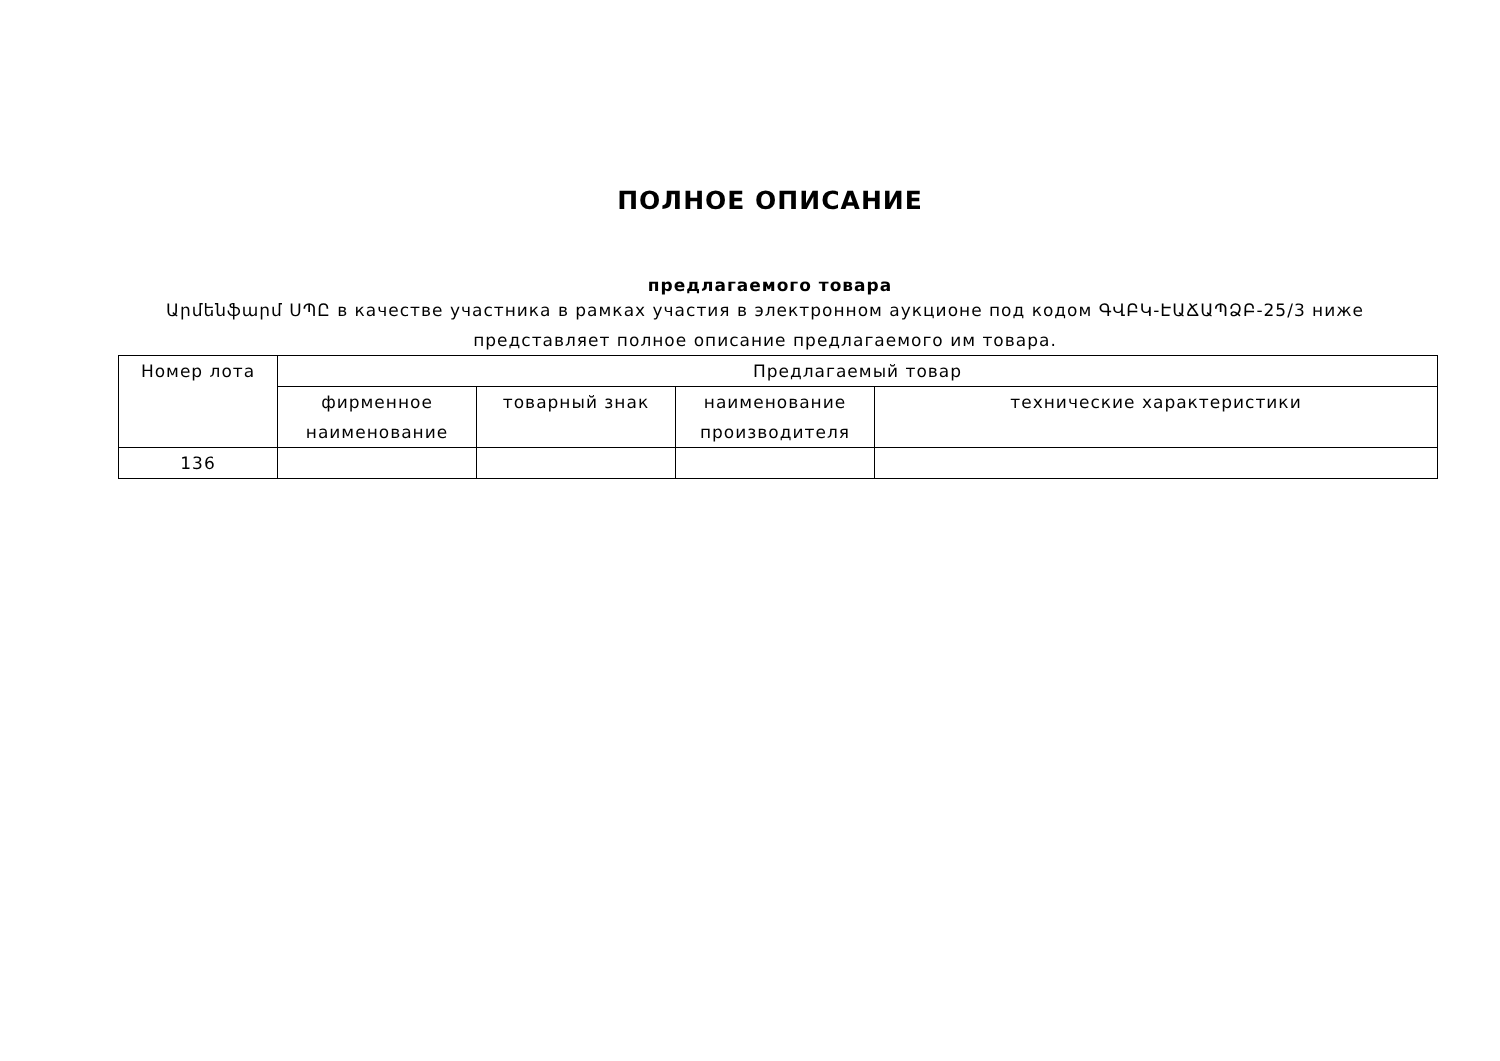ПОЛНОЕ ОПИСАНИЕ
предлагаемого товара
Արմենֆարմ ՍՊԸ в качестве участника в рамках участия в электронном аукционе под кодом ԳՎԲԿ-ԷԱՃԱՊՁԲ-25/3 ниже представляет полное описание предлагаемого им товара.
| Номер лота | Предлагаемый товар | | | |
| --- | --- | --- | --- | --- |
| | фирменное наименование | товарный знак | наименование производителя | технические характеристики |
| 136 | | | | |